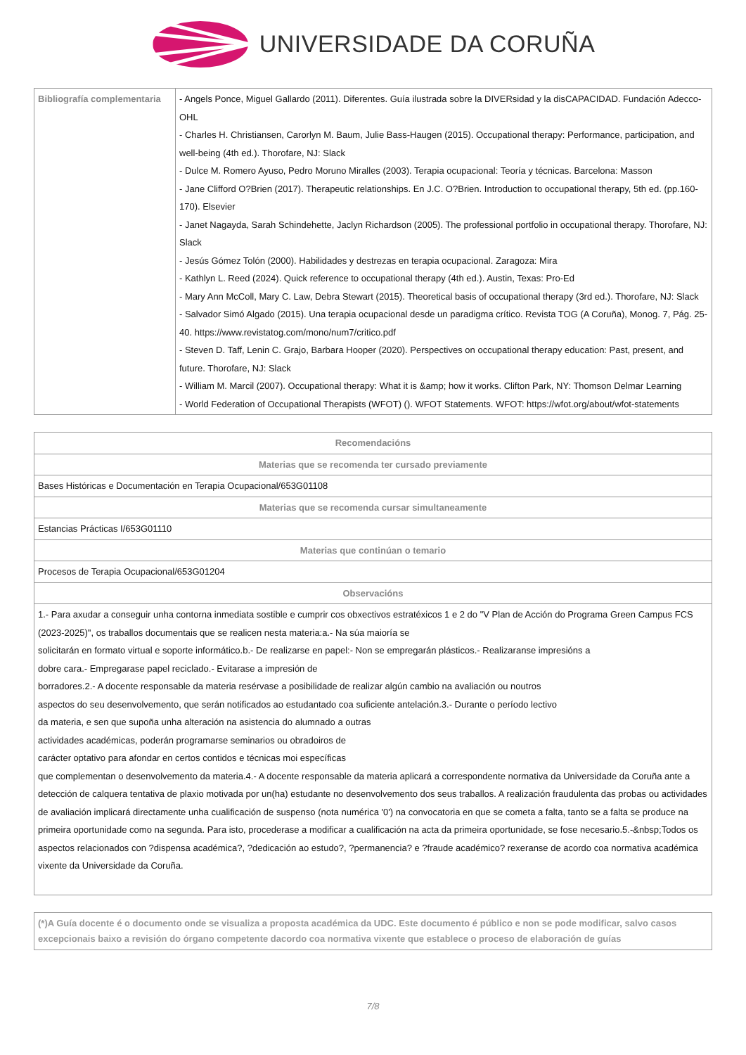UNIVERSIDADE DA CORUÑA
| Bibliografía complementaria | - Angels Ponce, Miguel Gallardo (2011). Diferentes. Guía ilustrada sobre la DIVERsidad y la disCAPACIDAD. Fundación Adecco-OHL - Charles H. Christiansen, Carorlyn M. Baum, Julie Bass-Haugen (2015). Occupational therapy: Performance, participation, and well-being (4th ed.). Thorofare, NJ: Slack - Dulce M. Romero Ayuso, Pedro Moruno Miralles (2003). Terapia ocupacional: Teoría y técnicas. Barcelona: Masson - Jane Clifford O?Brien (2017). Therapeutic relationships. En J.C. O?Brien. Introduction to occupational therapy, 5th ed. (pp.160-170). Elsevier - Janet Nagayda, Sarah Schindehette, Jaclyn Richardson (2005). The professional portfolio in occupational therapy. Thorofare, NJ: Slack - Jesús Gómez Tolón (2000). Habilidades y destrezas en terapia ocupacional. Zaragoza: Mira - Kathlyn L. Reed (2024). Quick reference to occupational therapy (4th ed.). Austin, Texas: Pro-Ed - Mary Ann McColl, Mary C. Law, Debra Stewart (2015). Theoretical basis of occupational therapy (3rd ed.). Thorofare, NJ: Slack - Salvador Simó Algado (2015). Una terapia ocupacional desde un paradigma crítico. Revista TOG (A Coruña), Monog. 7, Pág. 25-40. https://www.revistatog.com/mono/num7/critico.pdf - Steven D. Taff, Lenin C. Grajo, Barbara Hooper (2020). Perspectives on occupational therapy education: Past, present, and future. Thorofare, NJ: Slack - William M. Marcil (2007). Occupational therapy: What it is &amp; how it works. Clifton Park, NY: Thomson Delmar Learning - World Federation of Occupational Therapists (WFOT) (). WFOT Statements. WFOT: https://wfot.org/about/wfot-statements |
| Recomendacións |
| --- |
| Materias que se recomenda ter cursado previamente |
| Bases Históricas e Documentación en Terapia Ocupacional/653G01108 |
| Materias que se recomenda cursar simultaneamente |
| Estancias Prácticas I/653G01110 |
| Materias que continúan o temario |
| Procesos de Terapia Ocupacional/653G01204 |
| Observacións |
| 1.- Para axudar a conseguir unha contorna inmediata sostible e cumprir cos obxectivos estratéxicos 1 e 2 do "V Plan de Acción do Programa Green Campus FCS (2023-2025)", os traballos documentais que se realicen nesta materia:a.- Na súa maioría se solicitarán en formato virtual e soporte informático.b.- De realizarse en papel:- Non se empregarán plásticos.- Realizaranse impresións a dobre cara.- Empregarase papel reciclado.- Evitarase a impresión de borradores.2.- A docente responsable da materia resérvase a posibilidade de realizar algún cambio na avaliación ou noutros aspectos do seu desenvolvemento, que serán notificados ao estudantado coa suficiente antelación.3.- Durante o período lectivo da materia, e sen que supoña unha alteración na asistencia do alumnado a outras actividades académicas, poderán programarse seminarios ou obradoiros de carácter optativo para afondar en certos contidos e técnicas moi específicas que complementan o desenvolvemento da materia.4.- A docente responsable da materia aplicará a correspondente normativa da Universidade da Coruña ante a detección de calquera tentativa de plaxio motivada por un(ha) estudante no desenvolvemento dos seus traballos. A realización fraudulenta das probas ou actividades de avaliación implicará directamente unha cualificación de suspenso (nota numérica '0') na convocatoria en que se cometa a falta, tanto se a falta se produce na primeira oportunidade como na segunda. Para isto, procederase a modificar a cualificación na acta da primeira oportunidade, se fose necesario.5.-&nbsp;Todos os aspectos relacionados con ?dispensa académica?, ?dedicación ao estudo?, ?permanencia? e ?fraude académico? rexeranse de acordo coa normativa académica vixente da Universidade da Coruña. |
| (*)A Guía docente é o documento onde se visualiza a proposta académica da UDC. Este documento é público e non se pode modificar, salvo casos excepcionais baixo a revisión do órgano competente dacordo coa normativa vixente que establece o proceso de elaboración de guías |
7/8